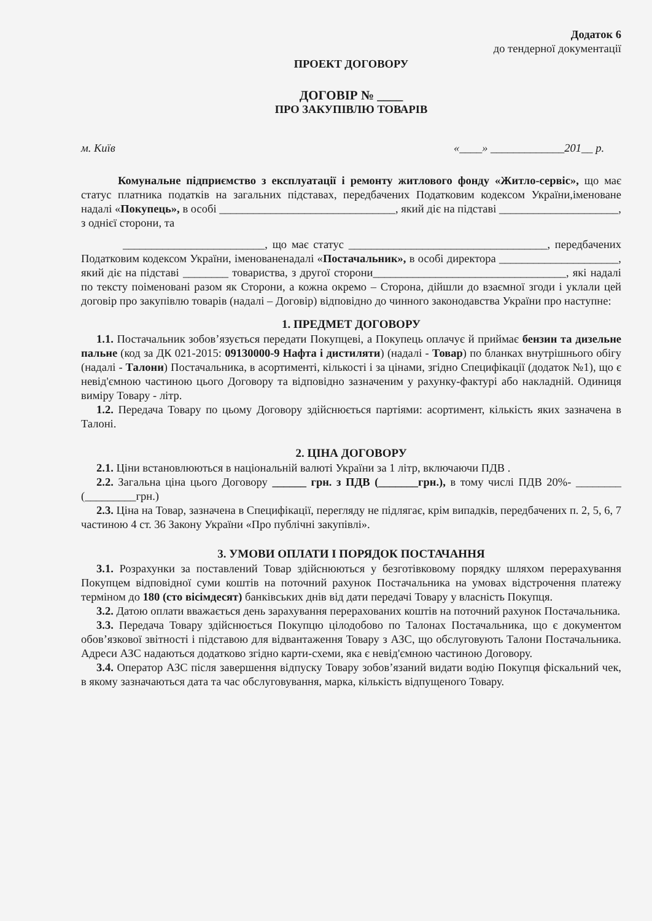Додаток 6
до тендерної документації
ПРОЕКТ ДОГОВОРУ
ДОГОВІР № ____
ПРО ЗАКУПІВЛЮ ТОВАРІВ
м. Київ «____» _____________201__ р.
Комунальне підприємство з експлуатації і ремонту житлового фонду «Житло-сервіс», що має статус платника податків на загальних підставах, передбачених Податковим кодексом України,іменоване надалі «Покупець», в особі _______________________________, який діє на підставі _____________________, з однієї сторони, та
_________________________, що має статус ___________________________________, передбачених Податковим кодексом України, іменованенадалі «Постачальник», в особі директора _____________________, який діє на підставі ________ товариства, з другої сторони__________________________________, які надалі по тексту поіменовані разом як Сторони, а кожна окремо – Сторона, дійшли до взаємної згоди і уклали цей договір про закупівлю товарів (надалі – Договір) відповідно до чинного законодавства України про наступне:
1. ПРЕДМЕТ ДОГОВОРУ
1.1. Постачальник зобов’язується передати Покупцеві, а Покупець оплачує й приймає бензин та дизельне пальне (код за ДК 021-2015: 09130000-9 Нафта і дистиляти) (надалі - Товар) по бланках внутрішнього обігу (надалі - Талони) Постачальника, в асортименті, кількості і за цінами, згідно Специфікації (додаток №1), що є невід'ємною частиною цього Договору та відповідно зазначеним у рахунку-фактурі або накладній. Одиниця виміру Товару - літр.
1.2. Передача Товару по цьому Договору здійснюється партіями: асортимент, кількість яких зазначена в Талоні.
2. ЦІНА ДОГОВОРУ
2.1. Ціни встановлюються в національній валюті України за 1 літр, включаючи ПДВ .
2.2. Загальна ціна цього Договору ______ грн. з ПДВ (_______грн.), в тому числі ПДВ 20%- ________ (_________грн.)
2.3. Ціна на Товар, зазначена в Специфікації, перегляду не підлягає, крім випадків, передбачених п. 2, 5, 6, 7 частиною 4 ст. 36 Закону України «Про публічні закупівлі».
3. УМОВИ ОПЛАТИ І ПОРЯДОК ПОСТАЧАННЯ
3.1. Розрахунки за поставлений Товар здійснюються у безготівковому порядку шляхом перерахування Покупцем відповідної суми коштів на поточний рахунок Постачальника на умовах відстрочення платежу терміном до 180 (сто вісімдесят) банківських днів від дати передачі Товару у власність Покупця.
3.2. Датою оплати вважається день зарахування перерахованих коштів на поточний рахунок Постачальника.
3.3. Передача Товару здійснюється Покупцю цілодобово по Талонах Постачальника, що є документом обов’язкової звітності і підставою для відвантаження Товару з АЗС, що обслуговують Талони Постачальника. Адреси АЗС надаються додатково згідно карти-схеми, яка є невід'ємною частиною Договору.
3.4. Оператор АЗС після завершення відпуску Товару зобов’язаний видати водію Покупця фіскальний чек, в якому зазначаються дата та час обслуговування, марка, кількість відпущеного Товару.